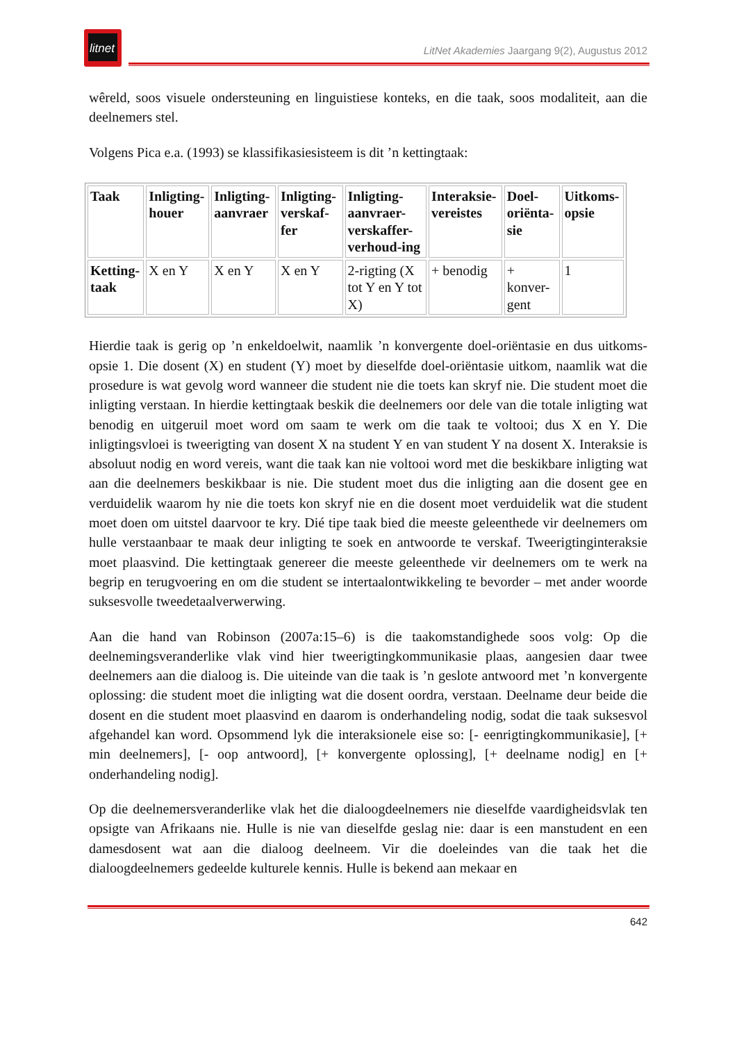litnet
LitNet Akademies Jaargang 9(2), Augustus 2012
wêreld, soos visuele ondersteuning en linguistiese konteks, en die taak, soos modaliteit, aan die deelnemers stel.
Volgens Pica e.a. (1993) se klassifikasiesisteem is dit ’n kettingtaak:
| Taak | Inligting-houer | Inligting-aanvraer | Inligting-verskaf-fer | Inligting-aanvraer-verskaffer-verhoud-ing | Interaksie-vereistes | Doel-oriënta-sie | Uitkoms-opsie |
| --- | --- | --- | --- | --- | --- | --- | --- |
| Ketting-taak | X en Y | X en Y | X en Y | 2-rigting (X tot Y en Y tot X) | + benodig | + konver-gent | 1 |
Hierdie taak is gerig op ’n enkeldoelwit, naamlik ’n konvergente doel-oriëntasie en dus uitkoms-opsie 1. Die dosent (X) en student (Y) moet by dieselfde doel-oriëntasie uitkom, naamlik wat die prosedure is wat gevolg word wanneer die student nie die toets kan skryf nie. Die student moet die inligting verstaan. In hierdie kettingtaak beskik die deelnemers oor dele van die totale inligting wat benodig en uitgeruil moet word om saam te werk om die taak te voltooi; dus X en Y. Die inligtingsvloei is tweerigting van dosent X na student Y en van student Y na dosent X. Interaksie is absoluut nodig en word vereis, want die taak kan nie voltooi word met die beskikbare inligting wat aan die deelnemers beskikbaar is nie. Die student moet dus die inligting aan die dosent gee en verduidelik waarom hy nie die toets kon skryf nie en die dosent moet verduidelik wat die student moet doen om uitstel daarvoor te kry. Dié tipe taak bied die meeste geleenthede vir deelnemers om hulle verstaanbaar te maak deur inligting te soek en antwoorde te verskaf. Tweerigtinginteraksie moet plaasvind. Die kettingtaak genereer die meeste geleenthede vir deelnemers om te werk na begrip en terugvoering en om die student se intertaalontwikkeling te bevorder – met ander woorde suksesvolle tweedetaalverwerwing.
Aan die hand van Robinson (2007a:15–6) is die taakomstandighede soos volg: Op die deelnemingsveranderlike vlak vind hier tweerigtingkommunikasie plaas, aangesien daar twee deelnemers aan die dialoog is. Die uiteinde van die taak is ’n geslote antwoord met ’n konvergente oplossing: die student moet die inligting wat die dosent oordra, verstaan. Deelname deur beide die dosent en die student moet plaasvind en daarom is onderhandeling nodig, sodat die taak suksesvol afgehandel kan word. Opsommend lyk die interaksionele eise so: [- eenrigtingkommunikasie], [+ min deelnemers], [- oop antwoord], [+ konvergente oplossing], [+ deelname nodig] en [+ onderhandeling nodig].
Op die deelnemersveranderlike vlak het die dialoogdeelnemers nie dieselfde vaardigheidsvlak ten opsigte van Afrikaans nie. Hulle is nie van dieselfde geslag nie: daar is een manstudent en een damesdosent wat aan die dialoog deelneem. Vir die doeleindes van die taak het die dialoogdeelnemers gedeelde kulturele kennis. Hulle is bekend aan mekaar en
642